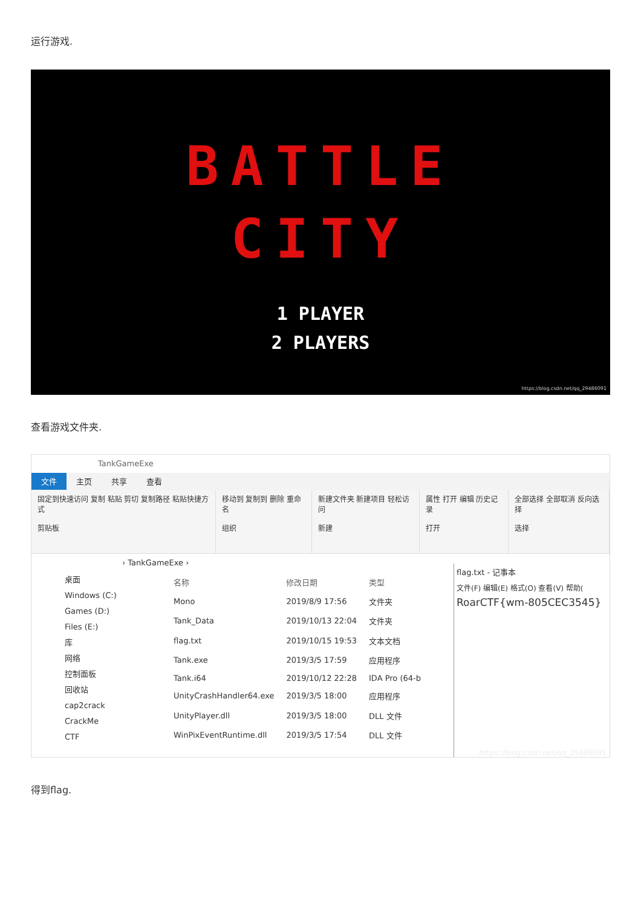运行游戏.
BATTLE
CITY
1 PLAYER
2 PLAYERS
https://blog.csdn.net/qq_29486091
查看游戏文件夹.
TankGameExe
文件 主页 共享 查看
固定到快速访问 复制 粘贴 剪切 复制路径 粘贴快捷方式
剪贴板
移动到 复制到 删除 重命名
组织
新建文件夹 新建项目 轻松访问
新建
属性 打开 编辑 历史记录
打开
全部选择 全部取消 反向选择
选择
› TankGameExe ›
桌面
Windows (C:)
Games (D:)
Files (E:)
库
网络
控制面板
回收站
cap2crack
CrackMe
CTF
| 名称 | 修改日期 | 类型 |
| --- | --- | --- |
| Mono | 2019/8/9 17:56 | 文件夹 |
| Tank_Data | 2019/10/13 22:04 | 文件夹 |
| flag.txt | 2019/10/15 19:53 | 文本文档 |
| Tank.exe | 2019/3/5 17:59 | 应用程序 |
| Tank.i64 | 2019/10/12 22:28 | IDA Pro (64-b |
| UnityCrashHandler64.exe | 2019/3/5 18:00 | 应用程序 |
| UnityPlayer.dll | 2019/3/5 18:00 | DLL 文件 |
| WinPixEventRuntime.dll | 2019/3/5 17:54 | DLL 文件 |
flag.txt - 记事本
文件(F) 编辑(E) 格式(O) 查看(V) 帮助(
RoarCTF{wm-805CEC3545}
https://blog.csdn.net/qq_29486091
得到flag.